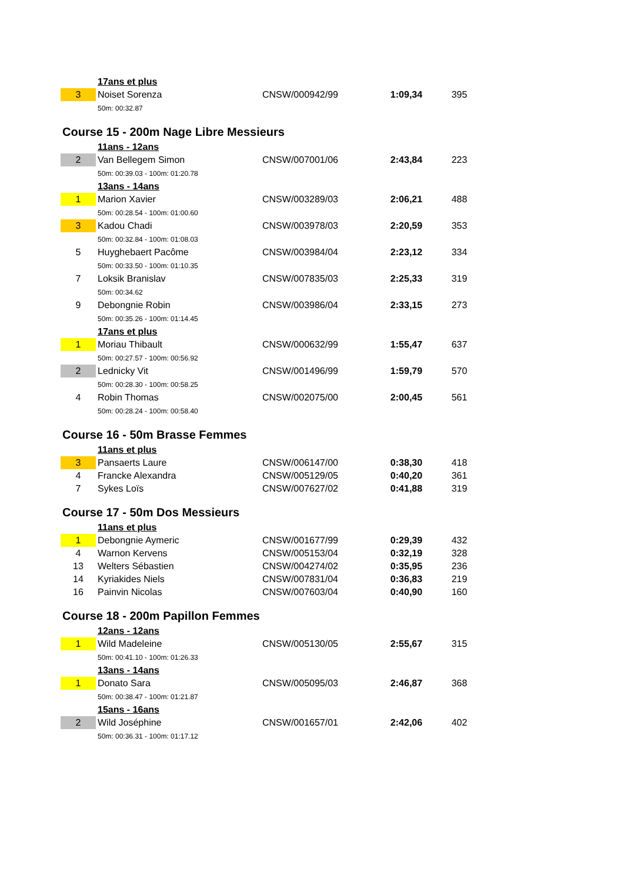| | 17ans et plus | | | |
| 3 | Noiset Sorenza | CNSW/000942/99 | 1:09,34 | 395 |
| | 50m: 00:32.87 | | | |
| Course 15 - 200m Nage Libre Messieurs | | | | |
| | 11ans - 12ans | | | |
| 2 | Van Bellegem Simon | CNSW/007001/06 | 2:43,84 | 223 |
| | 50m: 00:39.03 - 100m: 01:20.78 | | | |
| | 13ans - 14ans | | | |
| 1 | Marion Xavier | CNSW/003289/03 | 2:06,21 | 488 |
| | 50m: 00:28.54 - 100m: 01:00.60 | | | |
| 3 | Kadou Chadi | CNSW/003978/03 | 2:20,59 | 353 |
| | 50m: 00:32.84 - 100m: 01:08.03 | | | |
| 5 | Huyghebaert Pacôme | CNSW/003984/04 | 2:23,12 | 334 |
| | 50m: 00:33.50 - 100m: 01:10.35 | | | |
| 7 | Loksik Branislav | CNSW/007835/03 | 2:25,33 | 319 |
| | 50m: 00:34.62 | | | |
| 9 | Debongnie Robin | CNSW/003986/04 | 2:33,15 | 273 |
| | 50m: 00:35.26 - 100m: 01:14.45 | | | |
| | 17ans et plus | | | |
| 1 | Moriau Thibault | CNSW/000632/99 | 1:55,47 | 637 |
| | 50m: 00:27.57 - 100m: 00:56.92 | | | |
| 2 | Lednicky Vit | CNSW/001496/99 | 1:59,79 | 570 |
| | 50m: 00:28.30 - 100m: 00:58.25 | | | |
| 4 | Robin Thomas | CNSW/002075/00 | 2:00,45 | 561 |
| | 50m: 00:28.24 - 100m: 00:58.40 | | | |
| Course 16 - 50m Brasse Femmes | | | | |
| | 11ans et plus | | | |
| 3 | Pansaerts Laure | CNSW/006147/00 | 0:38,30 | 418 |
| 4 | Francke Alexandra | CNSW/005129/05 | 0:40,20 | 361 |
| 7 | Sykes Loïs | CNSW/007627/02 | 0:41,88 | 319 |
| Course 17 - 50m Dos Messieurs | | | | |
| | 11ans et plus | | | |
| 1 | Debongnie Aymeric | CNSW/001677/99 | 0:29,39 | 432 |
| 4 | Warnon Kervens | CNSW/005153/04 | 0:32,19 | 328 |
| 13 | Welters Sébastien | CNSW/004274/02 | 0:35,95 | 236 |
| 14 | Kyriakides Niels | CNSW/007831/04 | 0:36,83 | 219 |
| 16 | Painvin Nicolas | CNSW/007603/04 | 0:40,90 | 160 |
| Course 18 - 200m Papillon Femmes | | | | |
| | 12ans - 12ans | | | |
| 1 | Wild Madeleine | CNSW/005130/05 | 2:55,67 | 315 |
| | 50m: 00:41.10 - 100m: 01:26.33 | | | |
| | 13ans - 14ans | | | |
| 1 | Donato Sara | CNSW/005095/03 | 2:46,87 | 368 |
| | 50m: 00:38.47 - 100m: 01:21.87 | | | |
| | 15ans - 16ans | | | |
| 2 | Wild Joséphine | CNSW/001657/01 | 2:42,06 | 402 |
| | 50m: 00:36.31 - 100m: 01:17.12 | | | |